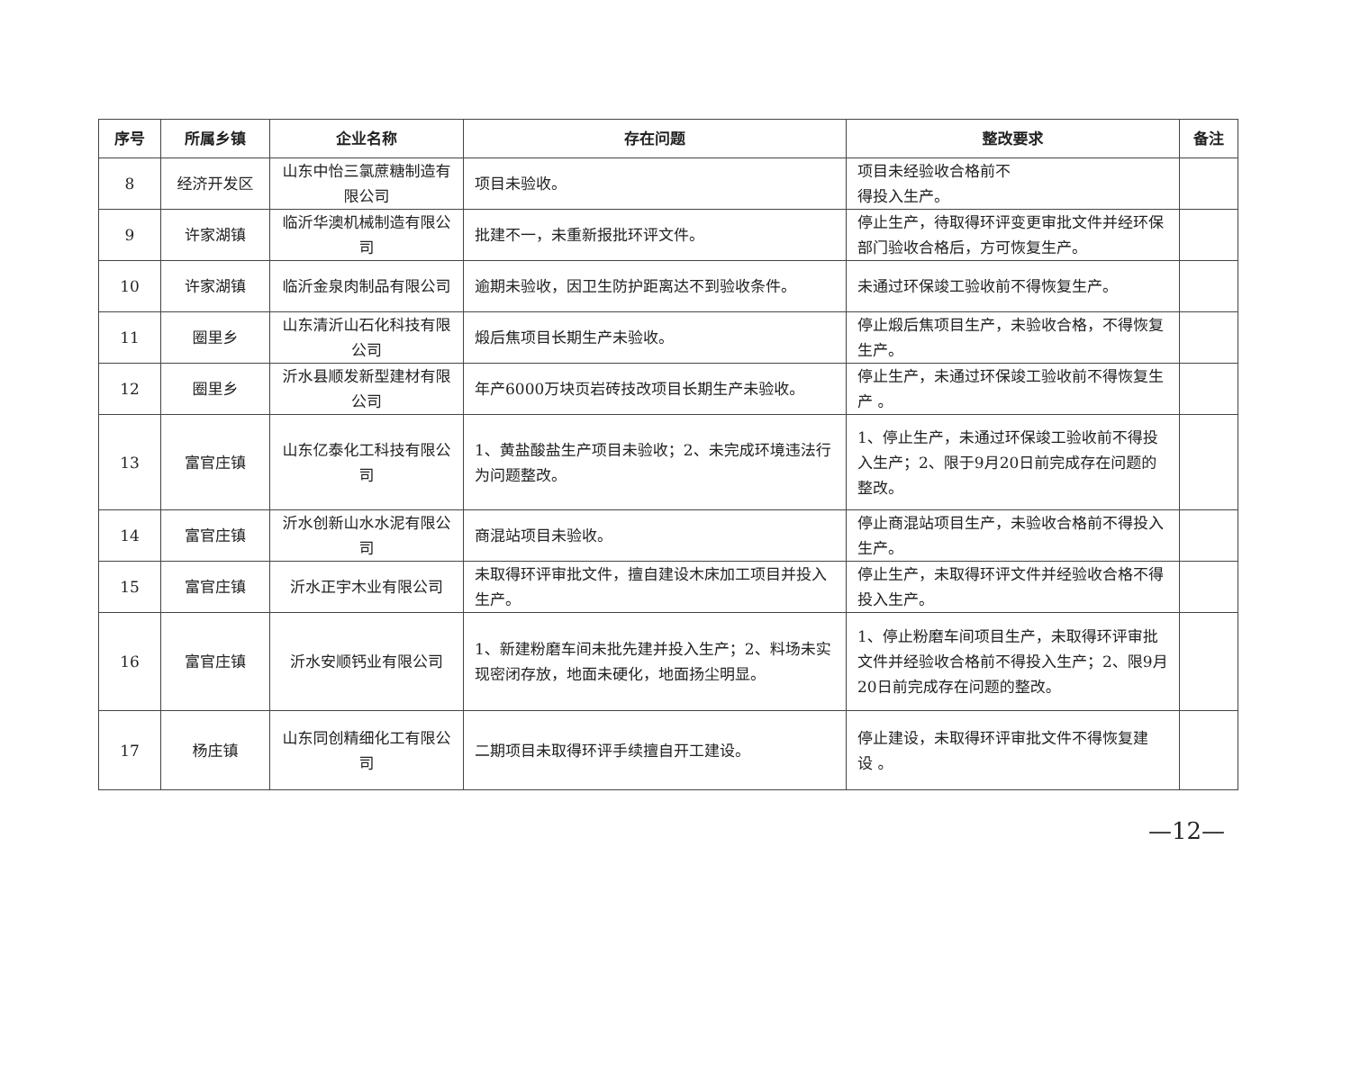| 序号 | 所属乡镇 | 企业名称 | 存在问题 | 整改要求 | 备注 |
| --- | --- | --- | --- | --- | --- |
| 8 | 经济开发区 | 山东中怡三氯蔗糖制造有限公司 | 项目未验收。 | 项目未经验收合格前不 得投入生产。 | |
| 9 | 许家湖镇 | 临沂华澳机械制造有限公 司 | 批建不一，未重新报批环评文件。 | 停止生产，待取得环评变更审批文件并经环保部门验收合格后，方可恢复生产。 | |
| 10 | 许家湖镇 | 临沂金泉肉制品有限公司 | 逾期未验收，因卫生防护距离达不到验收条件。 | 未通过环保竣工验收前不得恢复生产。 | |
| 11 | 圈里乡 | 山东清沂山石化科技有限公司 | 煅后焦项目长期生产未验收。 | 停止煅后焦项目生产，未验收合格，不得恢复生产。 | |
| 12 | 圈里乡 | 沂水县顺发新型建材有限公司 | 年产6000万块页岩砖技改项目长期生产未验收。 | 停止生产，未通过环保竣工验收前不得恢复生产 。 | |
| 13 | 富官庄镇 | 山东亿泰化工科技有限公 司 | 1、黄盐酸盐生产项目未验收；2、未完成环境违法行为问题整改。 | 1、停止生产，未通过环保竣工验收前不得投入生产；2、限于9月20日前完成存在问题的整改。 | |
| 14 | 富官庄镇 | 沂水创新山水水泥有限公 司 | 商混站项目未验收。 | 停止商混站项目生产，未验收合格前不得投入生产。 | |
| 15 | 富官庄镇 | 沂水正宇木业有限公司 | 未取得环评审批文件，擅自建设木床加工项目并投入生产。 | 停止生产，未取得环评文件并经验收合格不得投入生产。 | |
| 16 | 富官庄镇 | 沂水安顺钙业有限公司 | 1、新建粉磨车间未批先建并投入生产；2、料场未实现密闭存放，地面未硬化，地面扬尘明显。 | 1、停止粉磨车间项目生产，未取得环评审批文件并经验收合格前不得投入生产；2、限9月20日前完成存在问题的整改。 | |
| 17 | 杨庄镇 | 山东同创精细化工有限公 司 | 二期项目未取得环评手续擅自开工建设。 | 停止建设，未取得环评审批文件不得恢复建 设 。 | |
—12—